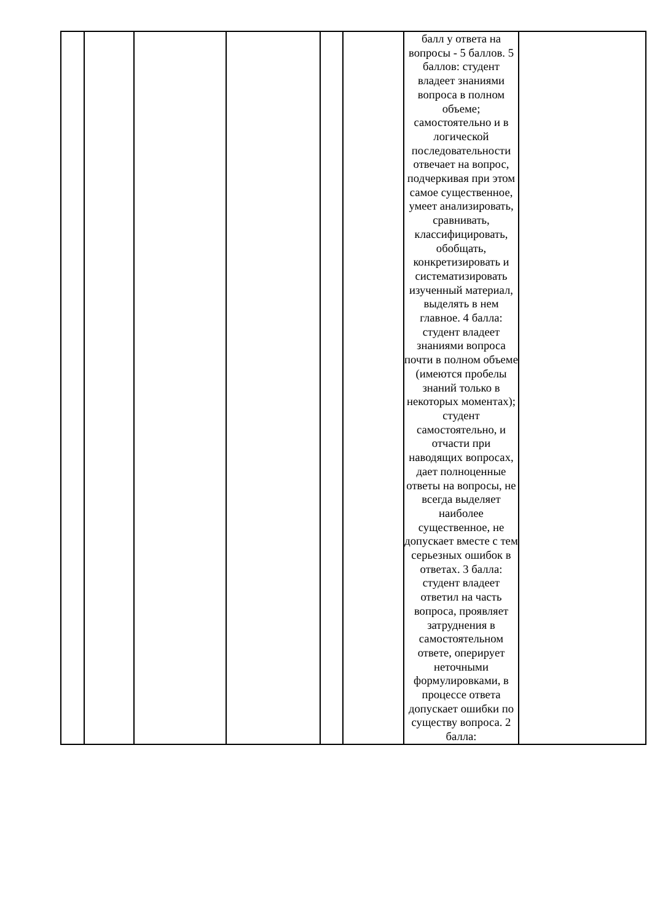| | | | | | | балл у ответа на вопросы - 5 баллов. 5 баллов: студент владеет знаниями вопроса в полном объеме; самостоятельно и в логической последовательности отвечает на вопрос, подчеркивая при этом самое существенное, умеет анализировать, сравнивать, классифицировать, обобщать, конкретизировать и систематизировать изученный материал, выделять в нем главное. 4 балла: студент владеет знаниями вопроса почти в полном объеме (имеются пробелы знаний только в некоторых моментах); студент самостоятельно, и отчасти при наводящих вопросах, дает полноценные ответы на вопросы, не всегда выделяет наиболее существенное, не допускает вместе с тем серьезных ошибок в ответах. 3 балла: студент владеет ответил на часть вопроса, проявляет затруднения в самостоятельном ответе, оперирует неточными формулировками, в процессе ответа допускает ошибки по существу вопроса. 2 балла: | |